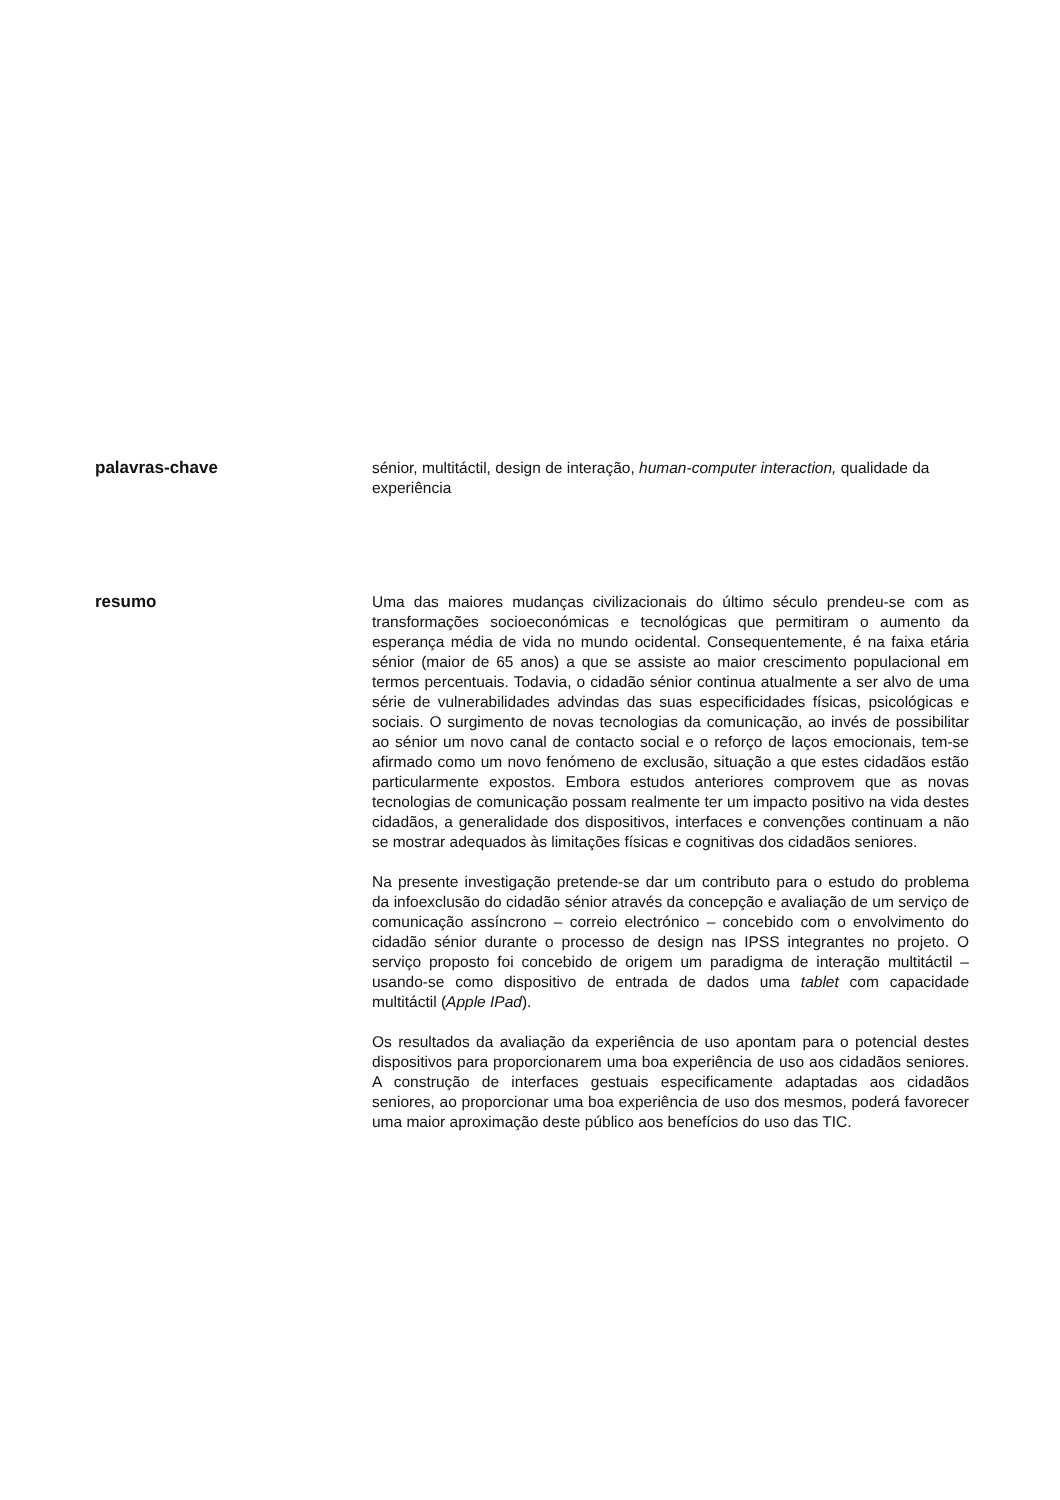palavras-chave
sénior, multitáctil, design de interação, human-computer interaction, qualidade da experiência
resumo
Uma das maiores mudanças civilizacionais do último século prendeu-se com as transformações socioeconómicas e tecnológicas que permitiram o aumento da esperança média de vida no mundo ocidental. Consequentemente, é na faixa etária sénior (maior de 65 anos) a que se assiste ao maior crescimento populacional em termos percentuais. Todavia, o cidadão sénior continua atualmente a ser alvo de uma série de vulnerabilidades advindas das suas especificidades físicas, psicológicas e sociais. O surgimento de novas tecnologias da comunicação, ao invés de possibilitar ao sénior um novo canal de contacto social e o reforço de laços emocionais, tem-se afirmado como um novo fenómeno de exclusão, situação a que estes cidadãos estão particularmente expostos. Embora estudos anteriores comprovem que as novas tecnologias de comunicação possam realmente ter um impacto positivo na vida destes cidadãos, a generalidade dos dispositivos, interfaces e convenções continuam a não se mostrar adequados às limitações físicas e cognitivas dos cidadãos seniores.
Na presente investigação pretende-se dar um contributo para o estudo do problema da infoexclusão do cidadão sénior através da concepção e avaliação de um serviço de comunicação assíncrono – correio electrónico – concebido com o envolvimento do cidadão sénior durante o processo de design nas IPSS integrantes no projeto. O serviço proposto foi concebido de origem um paradigma de interação multitáctil – usando-se como dispositivo de entrada de dados uma tablet com capacidade multitáctil (Apple IPad).
Os resultados da avaliação da experiência de uso apontam para o potencial destes dispositivos para proporcionarem uma boa experiência de uso aos cidadãos seniores. A construção de interfaces gestuais especificamente adaptadas aos cidadãos seniores, ao proporcionar uma boa experiência de uso dos mesmos, poderá favorecer uma maior aproximação deste público aos benefícios do uso das TIC.